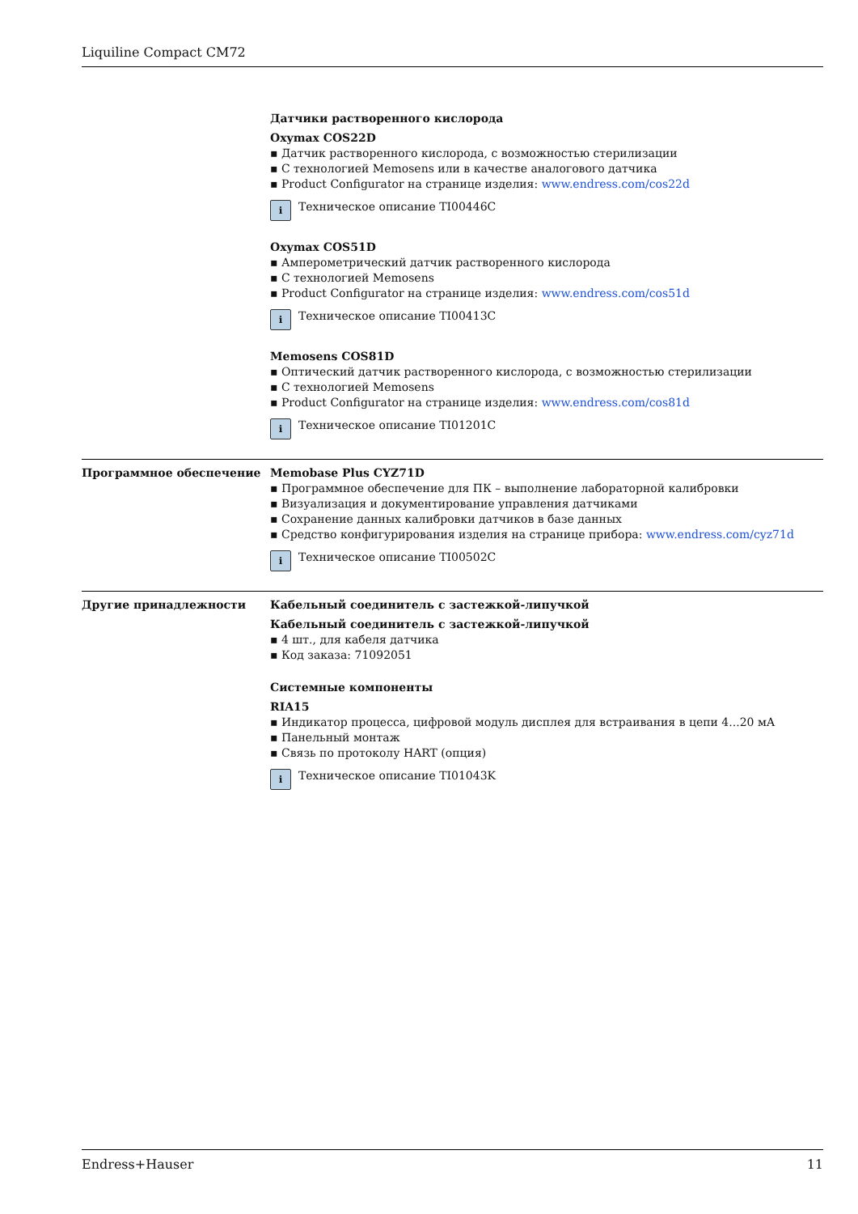Liquiline Compact CM72
Датчики растворенного кислорода
Oxymax COS22D
Датчик растворенного кислорода, с возможностью стерилизации
С технологией Memosens или в качестве аналогового датчика
Product Configurator на странице изделия: www.endress.com/cos22d
i
Техническое описание TI00446C
Oxymax COS51D
Амперометрический датчик растворенного кислорода
С технологией Memosens
Product Configurator на странице изделия: www.endress.com/cos51d
i
Техническое описание TI00413C
Memosens COS81D
Оптический датчик растворенного кислорода, с возможностью стерилизации
С технологией Memosens
Product Configurator на странице изделия: www.endress.com/cos81d
i
Техническое описание TI01201C
Программное обеспечение Memobase Plus CYZ71D
Программное обеспечение для ПК – выполнение лабораторной калибровки
Визуализация и документирование управления датчиками
Сохранение данных калибровки датчиков в базе данных
Средство конфигурирования изделия на странице прибора: www.endress.com/cyz71d
i
Техническое описание TI00502C
Другие принадлежности Кабельный соединитель с застежкой-липучкой
Кабельный соединитель с застежкой-липучкой
4 шт., для кабеля датчика
Код заказа: 71092051
Системные компоненты
RIA15
Индикатор процесса, цифровой модуль дисплея для встраивания в цепи 4...20 мА
Панельный монтаж
Связь по протоколу HART (опция)
i
Техническое описание TI01043K
Endress+Hauser 11